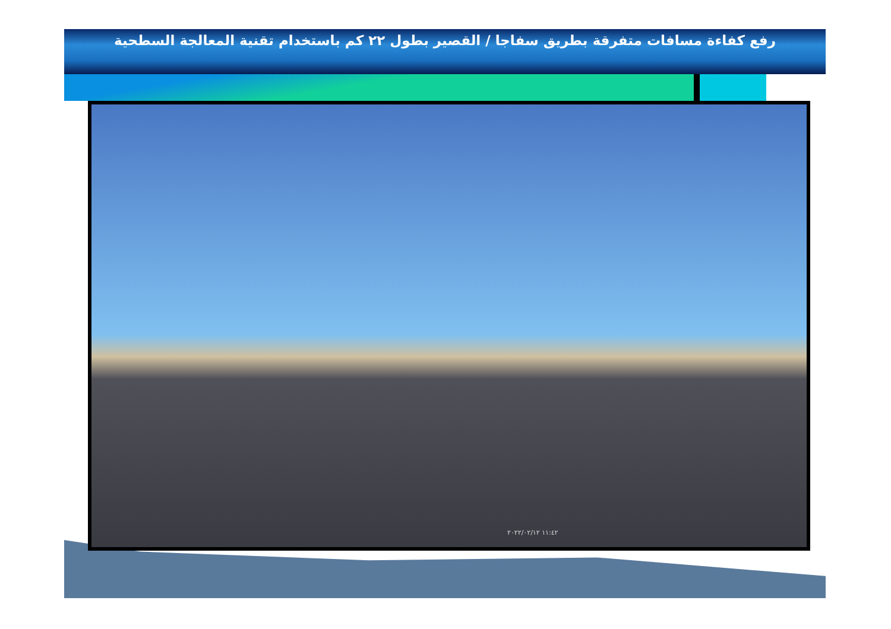رفع كفاءة مسافات متفرقة بطريق سفاجا / القصير بطول ٢٢ كم باستخدام تقنية المعالجة السطحية
١١:٤٢ ٢٠٢٢/٠٢/١٢